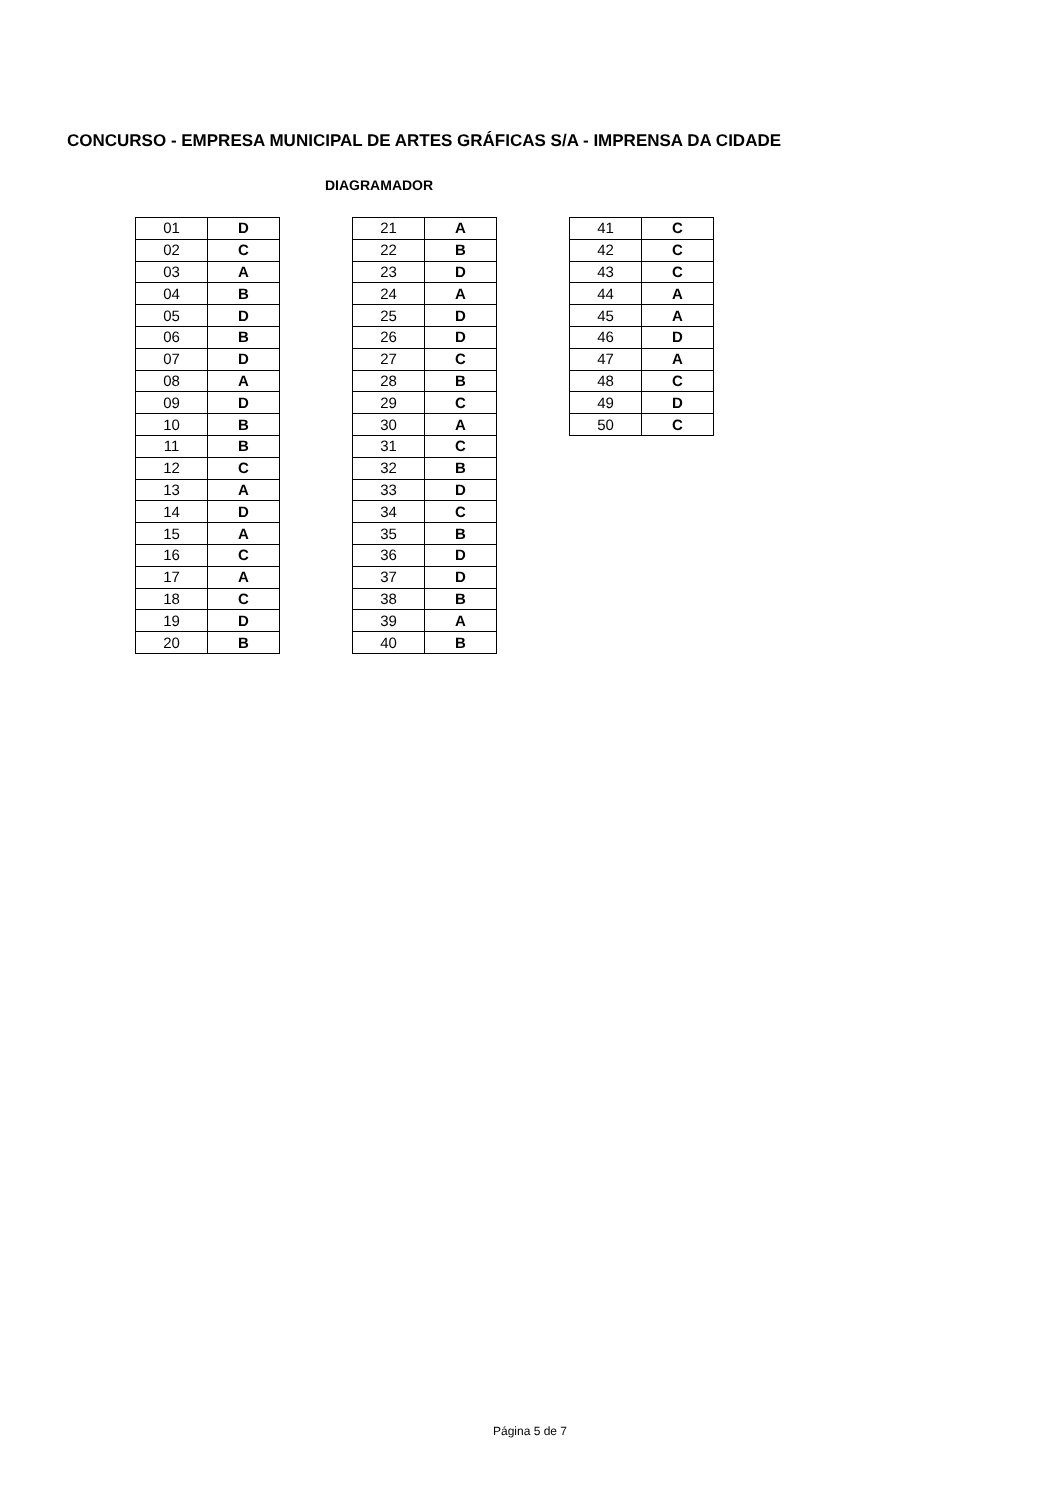CONCURSO - EMPRESA MUNICIPAL DE ARTES GRÁFICAS S/A - IMPRENSA DA CIDADE
DIAGRAMADOR
| 01 | D |
| 02 | C |
| 03 | A |
| 04 | B |
| 05 | D |
| 06 | B |
| 07 | D |
| 08 | A |
| 09 | D |
| 10 | B |
| 11 | B |
| 12 | C |
| 13 | A |
| 14 | D |
| 15 | A |
| 16 | C |
| 17 | A |
| 18 | C |
| 19 | D |
| 20 | B |
| 21 | A |
| 22 | B |
| 23 | D |
| 24 | A |
| 25 | D |
| 26 | D |
| 27 | C |
| 28 | B |
| 29 | C |
| 30 | A |
| 31 | C |
| 32 | B |
| 33 | D |
| 34 | C |
| 35 | B |
| 36 | D |
| 37 | D |
| 38 | B |
| 39 | A |
| 40 | B |
| 41 | C |
| 42 | C |
| 43 | C |
| 44 | A |
| 45 | A |
| 46 | D |
| 47 | A |
| 48 | C |
| 49 | D |
| 50 | C |
Página 5 de 7